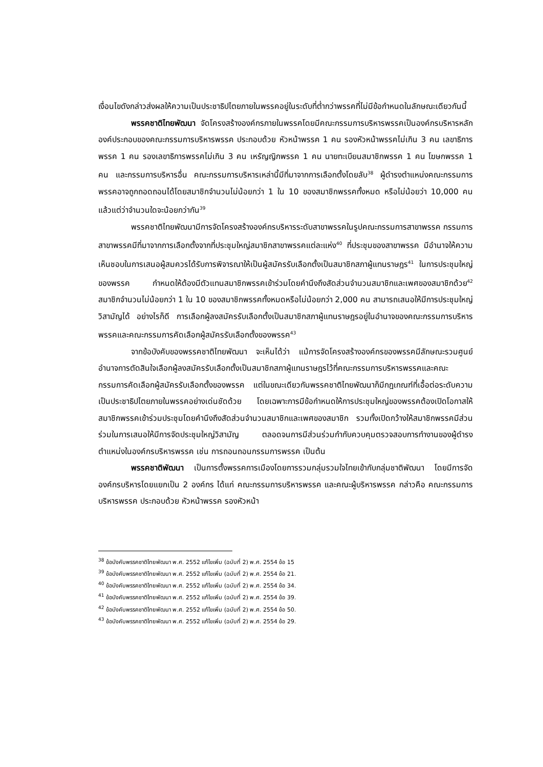เงื่อนไขดังกล่าวส่งผลให้ความเป็นประชาธิปไตยภายในพรรคอยู่ในระดับที่ต่ำกว่าพรรคที่ไม่มีข้อกำหนดในลักษณะเดียวกันนี้
พรรคชาติไทยพัฒนา จัดโครงสร้างองค์กรภายในพรรคโดยมีคณะกรรมการบริหารพรรคเป็นองค์กรบริหารหลัก องค์ประกอบของคณะกรรมการบริหารพรรค ประกอบด้วย หัวหน้าพรรค 1 คน รองหัวหน้าพรรคไม่เกิน 3 คน เลขาธิการพรรค 1 คน รองเลขาธิการพรรคไม่เกิน 3 คน เหรัญญิกพรรค 1 คน นายทะเบียนสมาชิกพรรค 1 คน โฆษกพรรค 1 คน และกรรมการบริหารอื่น คณะกรรมการบริหารเหล่านี้มีที่มาจากการเลือกตั้งโดยลับ<sup>38</sup> ผู้ดำรงตำแหน่งคณะกรรมการพรรคอาจถูกถอดถอนได้โดยสมาชิกจำนวนไม่น้อยกว่า 1 ใน 10 ของสมาชิกพรรคทั้งหมด หรือไม่น้อยว่า 10,000 คนแล้วแต่ว่าจำนวนใดจะน้อยกว่ากัน<sup>39</sup>
พรรคชาติไทยพัฒนามีการจัดโครงสร้างองค์กรบริหารระดับสาขาพรรคในรูปคณะกรรมการสาขาพรรค กรรมการสาขาพรรคมีที่มาจากการเลือกตั้งจากที่ประชุมใหญ่สมาชิกสาขาพรรคแต่ละแห่ง<sup>40</sup> ที่ประชุมของสาขาพรรค มีอำนาจให้ความเห็นชอบในการเสนอผู้สมควรได้รับการพิจารณาให้เป็นผู้สมัครรับเลือกตั้งเป็นสมาชิกสภาผู้แทนราษฎร<sup>41</sup> ในการประชุมใหญ่ของพรรค กำหนดให้ต้องมีตัวแทนสมาชิกพรรคเข้าร่วมโดยคำนึงถึงสัดส่วนจำนวนสมาชิกและเพศของสมาชิกด้วย<sup>42</sup> สมาชิกจำนวนไม่น้อยกว่า 1 ใน 10 ของสมาชิกพรรคทั้งหมดหรือไม่น้อยกว่า 2,000 คน สามารถเสนอให้มีการประชุมใหญ่วิสามัญได้ อย่างไรก็ดี การเลือกผู้ลงสมัครรับเลือกตั้งเป็นสมาชิกสภาผู้แทนราษฎรอยู่ในอำนาจของคณะกรรมการบริหารพรรคและคณะกรรมการคัดเลือกผู้สมัครรับเลือกตั้งของพรรค<sup>43</sup>
จากข้อบังคับของพรรคชาติไทยพัฒนา จะเห็นได้ว่า แม้การจัดโครงสร้างองค์กรของพรรคมีลักษณะรวมศูนย์อำนาจการตัดสินใจเลือกผู้ลงสมัครรับเลือกตั้งเป็นสมาชิกสภาผู้แทนราษฎรไว้ที่คณะกรรมการบริหารพรรคและคณะกรรมการคัดเลือกผู้สมัครรับเลือกตั้งของพรรค แต่ในขณะเดียวกันพรรคชาติไทยพัฒนาก็มีกฎเกณฑ์ที่เอื้อต่อระดับความเป็นประชาธิปไตยภายในพรรคอย่างเด่นชัดด้วย โดยเฉพาะการมีข้อกำหนดให้การประชุมใหญ่ของพรรคต้องเปิดโอกาสให้สมาชิกพรรคเข้าร่วมประชุมโดยคำนึงถึงสัดส่วนจำนวนสมาชิกและเพศของสมาชิก รวมทั้งเปิดกว้างให้สมาชิกพรรคมีส่วนร่วมในการเสนอให้มีการจัดประชุมใหญ่วิสามัญ ตลอดจนการมีส่วนร่วมกำกับควบคุมตรวจสอบการทำงานของผู้ดำรงตำแหน่งในองค์กรบริหารพรรค เช่น การถอนถอนกรรมการพรรค เป็นต้น
พรรคชาติพัฒนา เป็นการตั้งพรรคการเมืองโดยการรวมกลุ่มรวมใจไทยเข้ากับกลุ่มชาติพัฒนา โดยมีการจัดองค์กรบริหารโดยแยกเป็น 2 องค์กร ได้แก่ คณะกรรมการบริหารพรรค และคณะผู้บริหารพรรค กล่าวคือ คณะกรรมการบริหารพรรค ประกอบด้วย หัวหน้าพรรค รองหัวหน้า
<sup>38</sup> ข้อบังคับพรรคชาติไทยพัฒนา พ.ศ. 2552 แก้ไขเพิ่ม (ฉบับที่ 2) พ.ศ. 2554 ข้อ 15
<sup>39</sup> ข้อบังคับพรรคชาติไทยพัฒนา พ.ศ. 2552 แก้ไขเพิ่ม (ฉบับที่ 2) พ.ศ. 2554 ข้อ 21.
<sup>40</sup> ข้อบังคับพรรคชาติไทยพัฒนา พ.ศ. 2552 แก้ไขเพิ่ม (ฉบับที่ 2) พ.ศ. 2554 ข้อ 34.
<sup>41</sup> ข้อบังคับพรรคชาติไทยพัฒนา พ.ศ. 2552 แก้ไขเพิ่ม (ฉบับที่ 2) พ.ศ. 2554 ข้อ 39.
<sup>42</sup> ข้อบังคับพรรคชาติไทยพัฒนา พ.ศ. 2552 แก้ไขเพิ่ม (ฉบับที่ 2) พ.ศ. 2554 ข้อ 50.
<sup>43</sup> ข้อบังคับพรรคชาติไทยพัฒนา พ.ศ. 2552 แก้ไขเพิ่ม (ฉบับที่ 2) พ.ศ. 2554 ข้อ 29.